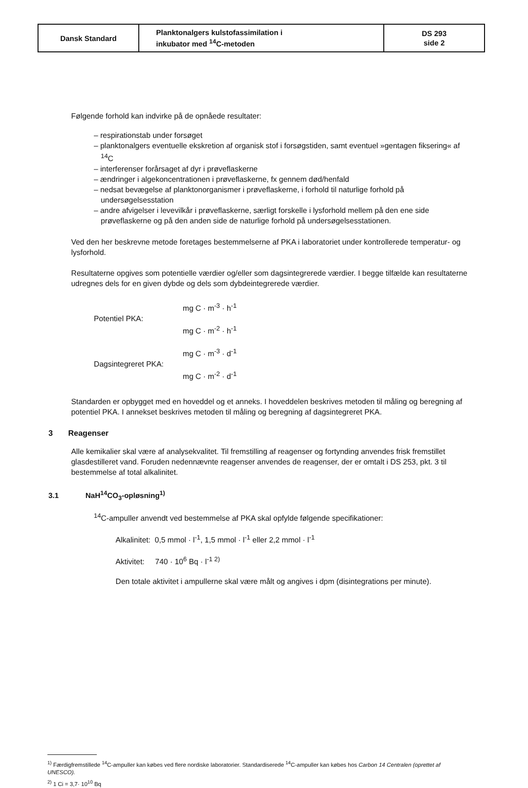| Dansk Standard | Planktonalgers kulstofassimilation i inkubator med <sup>14</sup>C-metoden | DS 293 side 2 |
Følgende forhold kan indvirke på de opnåede resultater:
– respirationstab under forsøget
– planktonalgers eventuelle ekskretion af organisk stof i forsøgstiden, samt eventuel »gentagen fiksering« af <sup>14</sup>C
– interferenser forårsaget af dyr i prøveflaskerne
– ændringer i algekoncentrationen i prøveflaskerne, fx gennem død/henfald
– nedsat bevægelse af planktonorganismer i prøveflaskerne, i forhold til naturlige forhold på undersøgelsesstation
– andre afvigelser i levevilkår i prøveflaskerne, særligt forskelle i lysforhold mellem på den ene side prøveflaskerne og på den anden side de naturlige forhold på undersøgelsesstationen.
Ved den her beskrevne metode foretages bestemmelserne af PKA i laboratoriet under kontrollerede temperatur- og lysforhold.
Resultaterne opgives som potentielle værdier og/eller som dagsintegrerede værdier. I begge tilfælde kan resultaterne udregnes dels for en given dybde og dels som dybdeintegrerede værdier.
| Potentiel PKA: | mg C · m<sup>-3</sup> · h<sup>-1</sup> |
| | mg C · m<sup>-2</sup> · h<sup>-1</sup> |
| Dagsintegreret PKA: | mg C · m<sup>-3</sup> · d<sup>-1</sup> |
| | mg C · m<sup>-2</sup> · d<sup>-1</sup> |
Standarden er opbygget med en hoveddel og et anneks. I hoveddelen beskrives metoden til måling og beregning af potentiel PKA. I annekset beskrives metoden til måling og beregning af dagsintegreret PKA.
3 Reagenser
Alle kemikalier skal være af analysekvalitet. Til fremstilling af reagenser og fortynding anvendes frisk fremstillet glasdestilleret vand. Foruden nedennævnte reagenser anvendes de reagenser, der er omtalt i DS 253, pkt. 3 til bestemmelse af total alkalinitet.
3.1 NaH<sup>14</sup>CO<sub>3</sub>-opløsning<sup>1)</sup>
<sup>14</sup>C-ampuller anvendt ved bestemmelse af PKA skal opfylde følgende specifikationer:
Alkalinitet: 0,5 mmol · l<sup>-1</sup>, 1,5 mmol · l<sup>-1</sup> eller 2,2 mmol · l<sup>-1</sup>
Aktivitet: 740 · 10<sup>6</sup> Bq · l<sup>-1 2)</sup>
Den totale aktivitet i ampullerne skal være målt og angives i dpm (disintegrations per minute).
<sup>1)</sup> Færdigfremstillede <sup>14</sup>C-ampuller kan købes ved flere nordiske laboratorier. Standardiserede <sup>14</sup>C-ampuller kan købes hos Carbon 14 Centralen (oprettet af UNESCO).
<sup>2)</sup> 1 Ci = 3,7· 10<sup>10</sup> Bq